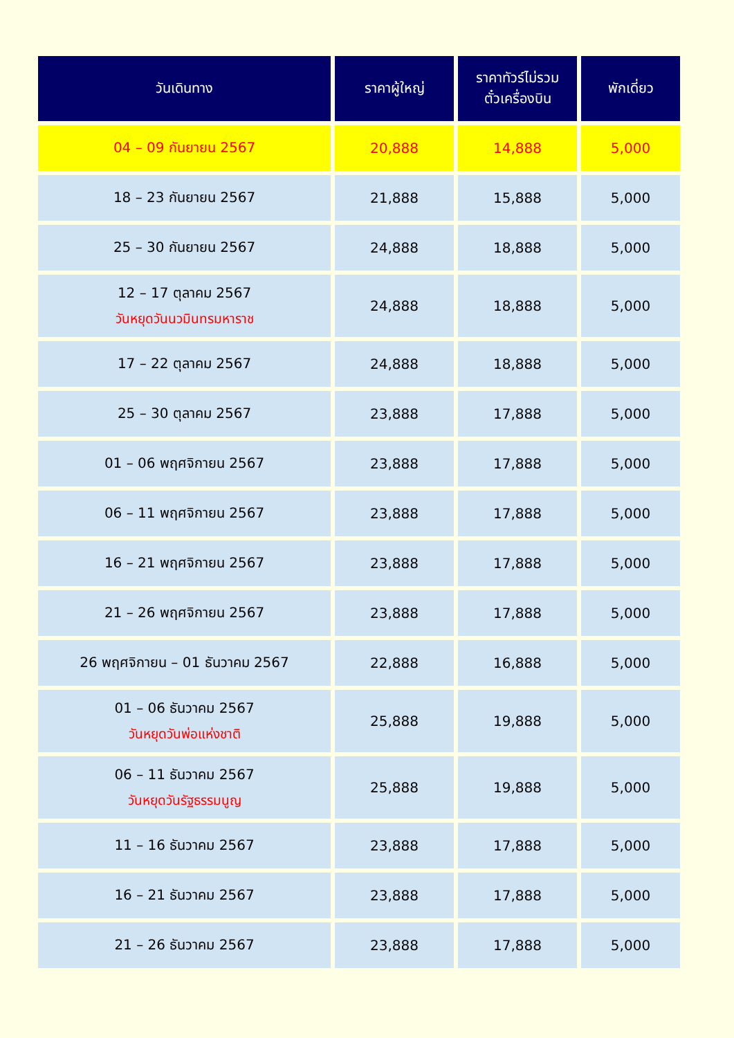| วันเดินทาง | ราคาผู้ใหญ่ | ราคาทัวร์ไม่รวม ตั๋วเครื่องบิน | พักเดี่ยว |
| --- | --- | --- | --- |
| 04 – 09 กันยายน 2567 | 20,888 | 14,888 | 5,000 |
| 18 – 23 กันยายน 2567 | 21,888 | 15,888 | 5,000 |
| 25 – 30 กันยายน 2567 | 24,888 | 18,888 | 5,000 |
| 12 – 17 ตุลาคม 2567 วันหยุดวันนวมินทรมหาราช | 24,888 | 18,888 | 5,000 |
| 17 – 22 ตุลาคม 2567 | 24,888 | 18,888 | 5,000 |
| 25 – 30 ตุลาคม 2567 | 23,888 | 17,888 | 5,000 |
| 01 – 06 พฤศจิกายน 2567 | 23,888 | 17,888 | 5,000 |
| 06 – 11 พฤศจิกายน 2567 | 23,888 | 17,888 | 5,000 |
| 16 – 21 พฤศจิกายน 2567 | 23,888 | 17,888 | 5,000 |
| 21 – 26 พฤศจิกายน 2567 | 23,888 | 17,888 | 5,000 |
| 26 พฤศจิกายน – 01 ธันวาคม 2567 | 22,888 | 16,888 | 5,000 |
| 01 – 06 ธันวาคม 2567 วันหยุดวันพ่อแห่งชาติ | 25,888 | 19,888 | 5,000 |
| 06 – 11 ธันวาคม 2567 วันหยุดวันรัฐธรรมนูญ | 25,888 | 19,888 | 5,000 |
| 11 – 16 ธันวาคม 2567 | 23,888 | 17,888 | 5,000 |
| 16 – 21 ธันวาคม 2567 | 23,888 | 17,888 | 5,000 |
| 21 – 26 ธันวาคม 2567 | 23,888 | 17,888 | 5,000 |